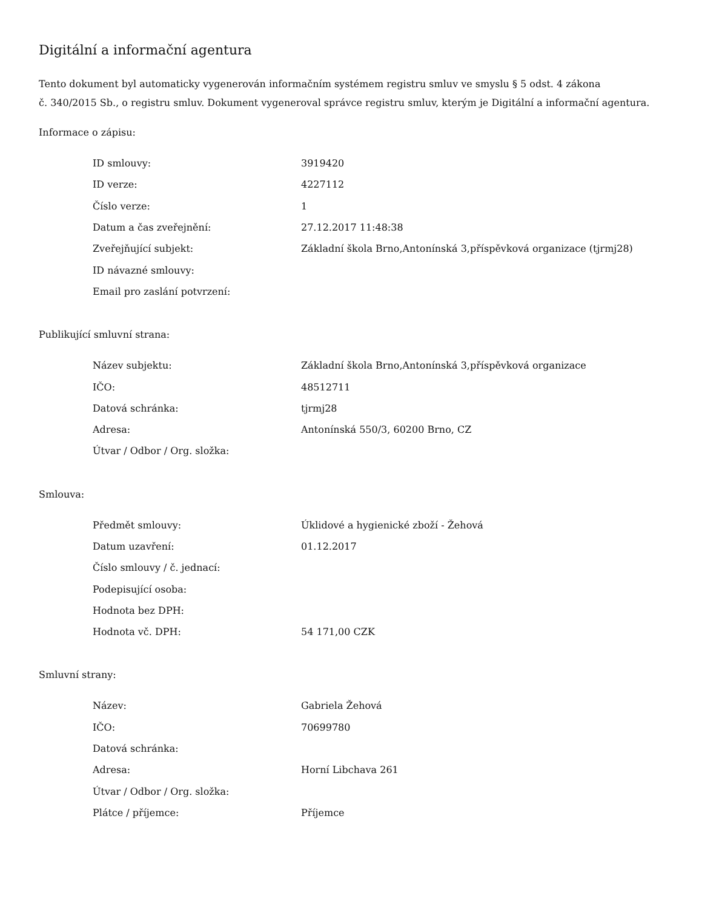Digitální a informační agentura
Tento dokument byl automaticky vygenerován informačním systémem registru smluv ve smyslu § 5 odst. 4 zákona
č. 340/2015 Sb., o registru smluv. Dokument vygeneroval správce registru smluv, kterým je Digitální a informační agentura.
Informace o zápisu:
| ID smlouvy: | 3919420 |
| ID verze: | 4227112 |
| Číslo verze: | 1 |
| Datum a čas zveřejnění: | 27.12.2017 11:48:38 |
| Zveřejňující subjekt: | Základní škola Brno,Antonínská 3,příspěvková organizace (tjrmj28) |
| ID návazné smlouvy: | |
| Email pro zaslání potvrzení: | |
Publikující smluvní strana:
| Název subjektu: | Základní škola Brno,Antonínská 3,příspěvková organizace |
| IČO: | 48512711 |
| Datová schránka: | tjrmj28 |
| Adresa: | Antonínská 550/3, 60200 Brno, CZ |
| Útvar / Odbor / Org. složka: | |
Smlouva:
| Předmět smlouvy: | Úklidové a hygienické zboží - Žehová |
| Datum uzavření: | 01.12.2017 |
| Číslo smlouvy / č. jednací: | |
| Podepisující osoba: | |
| Hodnota bez DPH: | |
| Hodnota vč. DPH: | 54 171,00 CZK |
Smluvní strany:
| Název: | Gabriela Žehová |
| IČO: | 70699780 |
| Datová schránka: | |
| Adresa: | Horní Libchava 261 |
| Útvar / Odbor / Org. složka: | |
| Plátce / příjemce: | Příjemce |